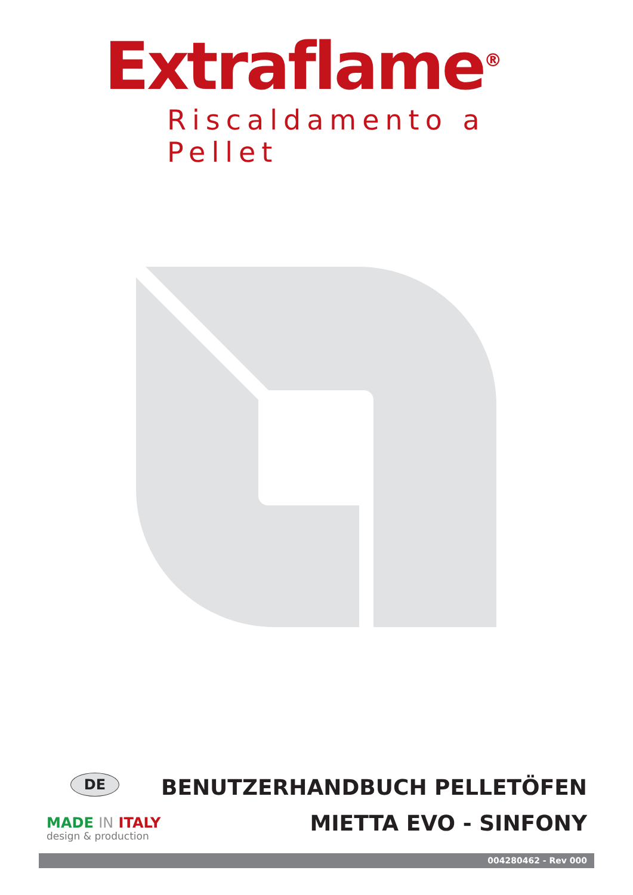Extraflame<sup>®</sup>
Riscaldamento a Pellet
DE
MADE IN ITALY
design & production
BENUTZERHANDBUCH PELLETÖFEN
MIETTA EVO - SINFONY
004280462 - Rev 000